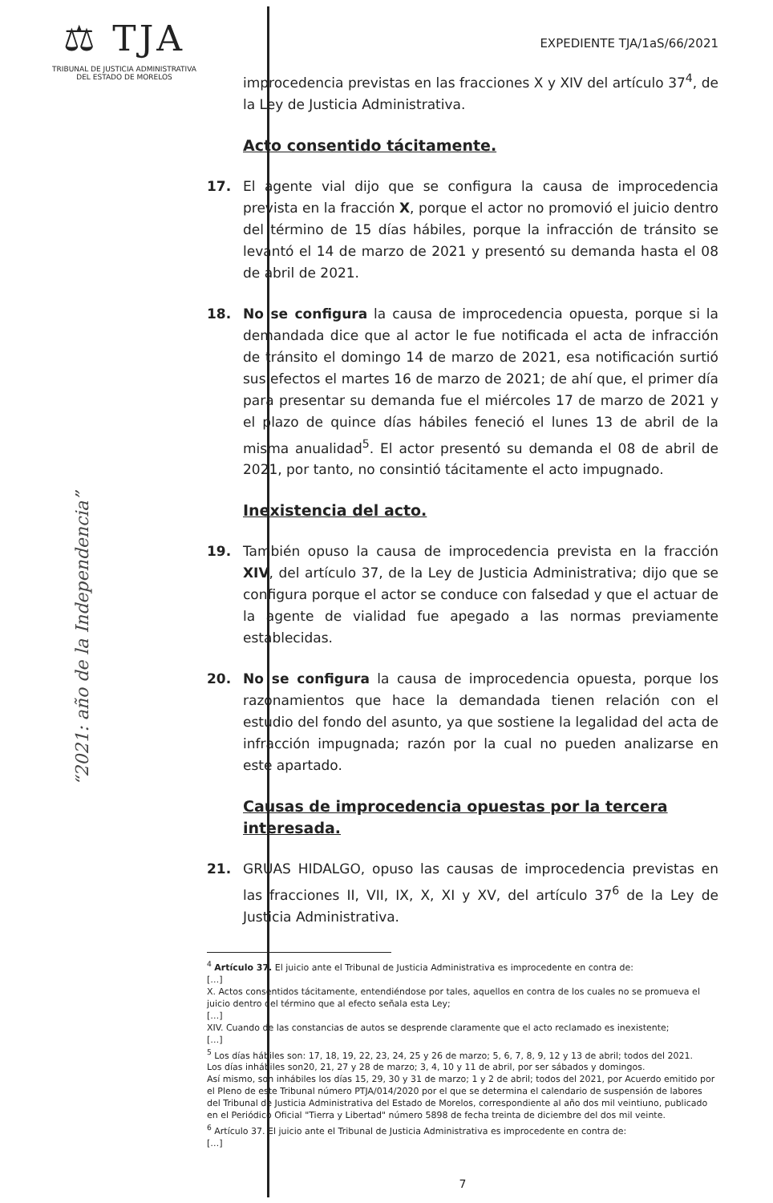EXPEDIENTE TJA/1aS/66/2021
⚖ TJA
TRIBUNAL DE JUSTICIA ADMINISTRATIVA
DEL ESTADO DE MORELOS
“2021: año de la Independencia”
improcedencia previstas en las fracciones X y XIV del artículo 37<sup>4</sup>, de la Ley de Justicia Administrativa.
Acto consentido tácitamente.
17. El agente vial dijo que se configura la causa de improcedencia prevista en la fracción X, porque el actor no promovió el juicio dentro del término de 15 días hábiles, porque la infracción de tránsito se levantó el 14 de marzo de 2021 y presentó su demanda hasta el 08 de abril de 2021.
18. No se configura la causa de improcedencia opuesta, porque si la demandada dice que al actor le fue notificada el acta de infracción de tránsito el domingo 14 de marzo de 2021, esa notificación surtió sus efectos el martes 16 de marzo de 2021; de ahí que, el primer día para presentar su demanda fue el miércoles 17 de marzo de 2021 y el plazo de quince días hábiles feneció el lunes 13 de abril de la misma anualidad<sup>5</sup>. El actor presentó su demanda el 08 de abril de 2021, por tanto, no consintió tácitamente el acto impugnado.
Inexistencia del acto.
19. También opuso la causa de improcedencia prevista en la fracción XIV, del artículo 37, de la Ley de Justicia Administrativa; dijo que se configura porque el actor se conduce con falsedad y que el actuar de la agente de vialidad fue apegado a las normas previamente establecidas.
20. No se configura la causa de improcedencia opuesta, porque los razonamientos que hace la demandada tienen relación con el estudio del fondo del asunto, ya que sostiene la legalidad del acta de infracción impugnada; razón por la cual no pueden analizarse en este apartado.
Causas de improcedencia opuestas por la tercera interesada.
21. GRÚAS HIDALGO, opuso las causas de improcedencia previstas en las fracciones II, VII, IX, X, XI y XV, del artículo 37<sup>6</sup> de la Ley de Justicia Administrativa.
<sup>4</sup> Artículo 37. El juicio ante el Tribunal de Justicia Administrativa es improcedente en contra de:
[…]
X. Actos consentidos tácitamente, entendiéndose por tales, aquellos en contra de los cuales no se promueva el juicio dentro del término que al efecto señala esta Ley;
[…]
XIV. Cuando de las constancias de autos se desprende claramente que el acto reclamado es inexistente;
[…]
<sup>5</sup> Los días hábiles son: 17, 18, 19, 22, 23, 24, 25 y 26 de marzo; 5, 6, 7, 8, 9, 12 y 13 de abril; todos del 2021.
Los días inhábiles son20, 21, 27 y 28 de marzo; 3, 4, 10 y 11 de abril, por ser sábados y domingos.
Así mismo, son inhábiles los días 15, 29, 30 y 31 de marzo; 1 y 2 de abril; todos del 2021, por Acuerdo emitido por el Pleno de este Tribunal número PTJA/014/2020 por el que se determina el calendario de suspensión de labores del Tribunal de Justicia Administrativa del Estado de Morelos, correspondiente al año dos mil veintiuno, publicado en el Periódico Oficial "Tierra y Libertad" número 5898 de fecha treinta de diciembre del dos mil veinte.
<sup>6</sup> Artículo 37. El juicio ante el Tribunal de Justicia Administrativa es improcedente en contra de:
[…]
7